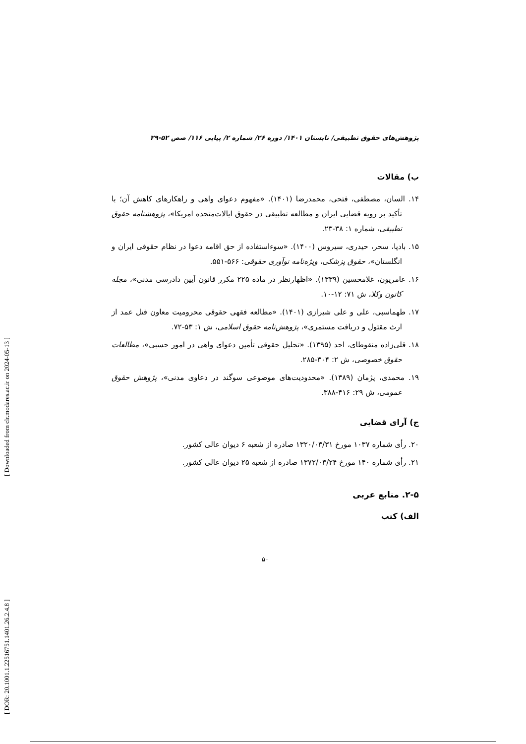[ Downloaded from clr.modares.ac.ir on 2024-05-13 ]
[ DOR: 20.1001.1.22516751.1401.26.2.4.8 ]
پژوهش‌های حقوق تطبیقی/ تابستان ۱۴۰۱/ دوره ۲۶/ شماره ۲/ پیاپی ۱۱۶/ صص ۵۲-۲۹
ب) مقالات
۱۴. السان، مصطفی، فتحی، محمدرضا (۱۴۰۱). «مفهوم دعوای واهی و راهکارهای کاهش آن؛ با تأکید بر رویه قضایی ایران و مطالعه تطبیقی در حقوق ایالات‌متحده امریکا»، پژوهشنامه حقوق تطبیقی، شماره ۱: ۳۸-۲۳.
۱۵. بادپا، سحر، حیدری، سیروس (۱۴۰۰). «سوءاستفاده از حق اقامه دعوا در نظام حقوقی ایران و انگلستان»، حقوق پزشکی، ویژه‌نامه نوآوری حقوقی: ۵۶۶-۵۵۱.
۱۶. عامریون، غلامحسین (۱۳۳۹). «اظهارنظر در ماده ۲۲۵ مکرر قانون آیین دادرسی مدنی»، مجله کانون وکلا، ش ۷۱: ۱۲-۱۰.
۱۷. طهماسبی، علی و علی شیرازی (۱۴۰۱). «مطالعه فقهی حقوقی محرومیت معاون قتل عمد از ارث مقتول و دریافت مستمری»، پژوهش‌نامه حقوق اسلامی، ش ۱: ۵۳-۷۲.
۱۸. قلی‌زاده منقوطای، احد (۱۳۹۵). «تحلیل حقوقی تأمین دعوای واهی در امور حسبی»، مطالعات حقوق خصوصی، ش ۲: ۳۰۴-۲۸۵.
۱۹. محمدی، پژمان (۱۳۸۹). «محدودیت‌های موضوعی سوگند در دعاوی مدنی»، پژوهش حقوق عمومی، ش ۲۹: ۴۱۶-۳۸۸.
ج) آرای قضایی
۲۰. رأی شماره ۱۰۳۷ مورخ ۱۳۲۰/۰۳/۳۱ صادره از شعبه ۶ دیوان عالی کشور.
۲۱. رأی شماره ۱۴۰ مورخ ۱۳۷۲/۰۳/۲۴ صادره از شعبه ۲۵ دیوان عالی کشور.
۲-۵. منابع عربی
الف) کتب
۵۰